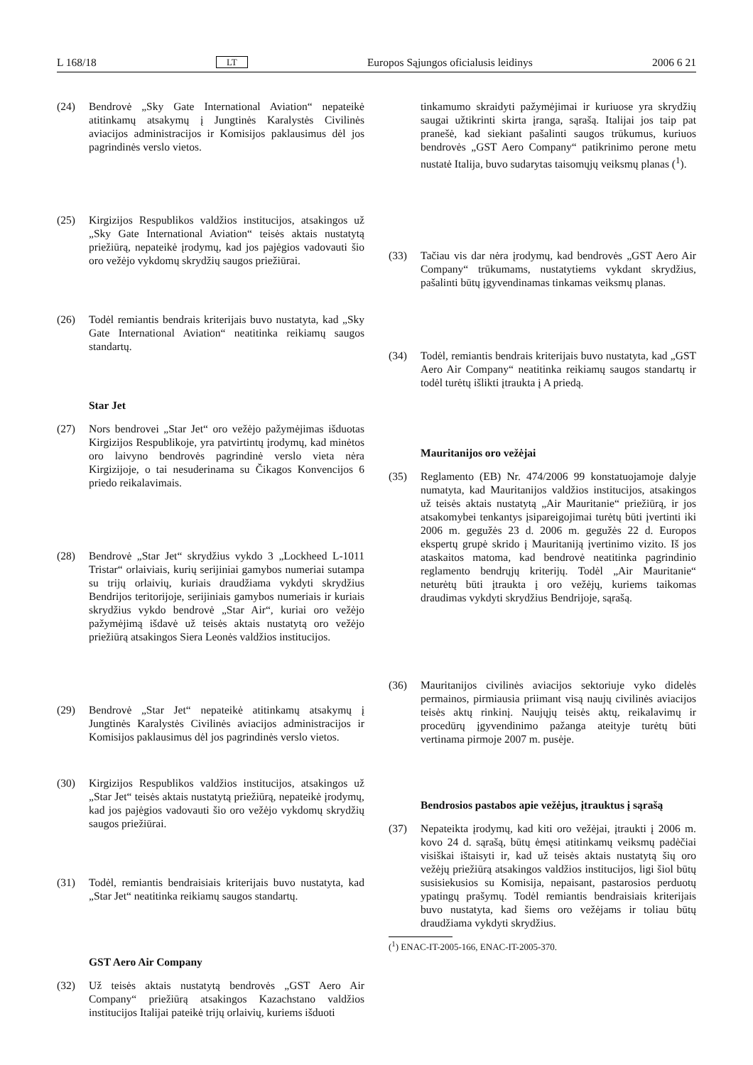L 168/18 LT Europos Sąjungos oficialusis leidinys 2006 6 21
(24) Bendrovė „Sky Gate International Aviation“ nepateikė atitinkamų atsakymų į Jungtinės Karalystės Civilinės aviacijos administracijos ir Komisijos paklausimus dėl jos pagrindinės verslo vietos.
(25) Kirgizijos Respublikos valdžios institucijos, atsakingos už „Sky Gate International Aviation“ teisės aktais nustatytą priežiūrą, nepateikė įrodymų, kad jos pajėgios vadovauti šio oro vežėjo vykdomų skrydžių saugos priežiūrai.
(26) Todėl remiantis bendrais kriterijais buvo nustatyta, kad „Sky Gate International Aviation“ neatitinka reikiamų saugos standartų.
Star Jet
(27) Nors bendrovei „Star Jet“ oro vežėjo pažymėjimas išduotas Kirgizijos Respublikoje, yra patvirtintų įrodymų, kad minėtos oro laivyno bendrovės pagrindinė verslo vieta nėra Kirgizijoje, o tai nesuderinama su Čikagos Konvencijos 6 priedo reikalavimais.
(28) Bendrovė „Star Jet“ skrydžius vykdo 3 „Lockheed L-1011 Tristar“ orlaiviais, kurių serijiniai gamybos numeriai sutampa su trijų orlaivių, kuriais draudžiama vykdyti skrydžius Bendrijos teritorijoje, serijiniais gamybos numeriais ir kuriais skrydžius vykdo bendrovė „Star Air“, kuriai oro vežėjo pažymėjimą išdavė už teisės aktais nustatytą oro vežėjo priežiūrą atsakingos Siera Leonės valdžios institucijos.
(29) Bendrovė „Star Jet“ nepateikė atitinkamų atsakymų į Jungtinės Karalystės Civilinės aviacijos administracijos ir Komisijos paklausimus dėl jos pagrindinės verslo vietos.
(30) Kirgizijos Respublikos valdžios institucijos, atsakingos už „Star Jet“ teisės aktais nustatytą priežiūrą, nepateikė įrodymų, kad jos pajėgios vadovauti šio oro vežėjo vykdomų skrydžių saugos priežiūrai.
(31) Todėl, remiantis bendraisiais kriterijais buvo nustatyta, kad „Star Jet“ neatitinka reikiamų saugos standartų.
GST Aero Air Company
(32) Už teisės aktais nustatytą bendrovės „GST Aero Air Company“ priežiūrą atsakingos Kazachstano valdžios institucijos Italijai pateikė trijų orlaivių, kuriems išduoti
tinkamumo skraidyti pažymėjimai ir kuriuose yra skrydžių saugai užtikrinti skirta įranga, sąrašą. Italijai jos taip pat pranešė, kad siekiant pašalinti saugos trūkumus, kuriuos bendrovės „GST Aero Company“ patikrinimo perone metu nustatė Italija, buvo sudarytas taisomųjų veiksmų planas (<sup>1</sup>).
(33) Tačiau vis dar nėra įrodymų, kad bendrovės „GST Aero Air Company“ trūkumams, nustatytiems vykdant skrydžius, pašalinti būtų įgyvendinamas tinkamas veiksmų planas.
(34) Todėl, remiantis bendrais kriterijais buvo nustatyta, kad „GST Aero Air Company“ neatitinka reikiamų saugos standartų ir todėl turėtų išlikti įtraukta į A priedą.
Mauritanijos oro vežėjai
(35) Reglamento (EB) Nr. 474/2006 99 konstatuojamoje dalyje numatyta, kad Mauritanijos valdžios institucijos, atsakingos už teisės aktais nustatytą „Air Mauritanie“ priežiūrą, ir jos atsakomybei tenkantys įsipareigojimai turėtų būti įvertinti iki 2006 m. gegužės 23 d. 2006 m. gegužės 22 d. Europos ekspertų grupė skrido į Mauritaniją įvertinimo vizito. Iš jos ataskaitos matoma, kad bendrovė neatitinka pagrindinio reglamento bendrųjų kriterijų. Todėl „Air Mauritanie“ neturėtų būti įtraukta į oro vežėjų, kuriems taikomas draudimas vykdyti skrydžius Bendrijoje, sąrašą.
(36) Mauritanijos civilinės aviacijos sektoriuje vyko didelės permainos, pirmiausia priimant visą naujų civilinės aviacijos teisės aktų rinkinį. Naujųjų teisės aktų, reikalavimų ir procedūrų įgyvendinimo pažanga ateityje turėtų būti vertinama pirmoje 2007 m. pusėje.
Bendrosios pastabos apie vežėjus, įtrauktus į sąrašą
(37) Nepateikta įrodymų, kad kiti oro vežėjai, įtraukti į 2006 m. kovo 24 d. sąrašą, būtų ėmęsi atitinkamų veiksmų padėčiai visiškai ištaisyti ir, kad už teisės aktais nustatytą šių oro vežėjų priežiūrą atsakingos valdžios institucijos, ligi šiol būtų susisiekusios su Komisija, nepaisant, pastarosios perduotų ypatingų prašymų. Todėl remiantis bendraisiais kriterijais buvo nustatyta, kad šiems oro vežėjams ir toliau būtų draudžiama vykdyti skrydžius.
(<sup>1</sup>) ENAC-IT-2005-166, ENAC-IT-2005-370.